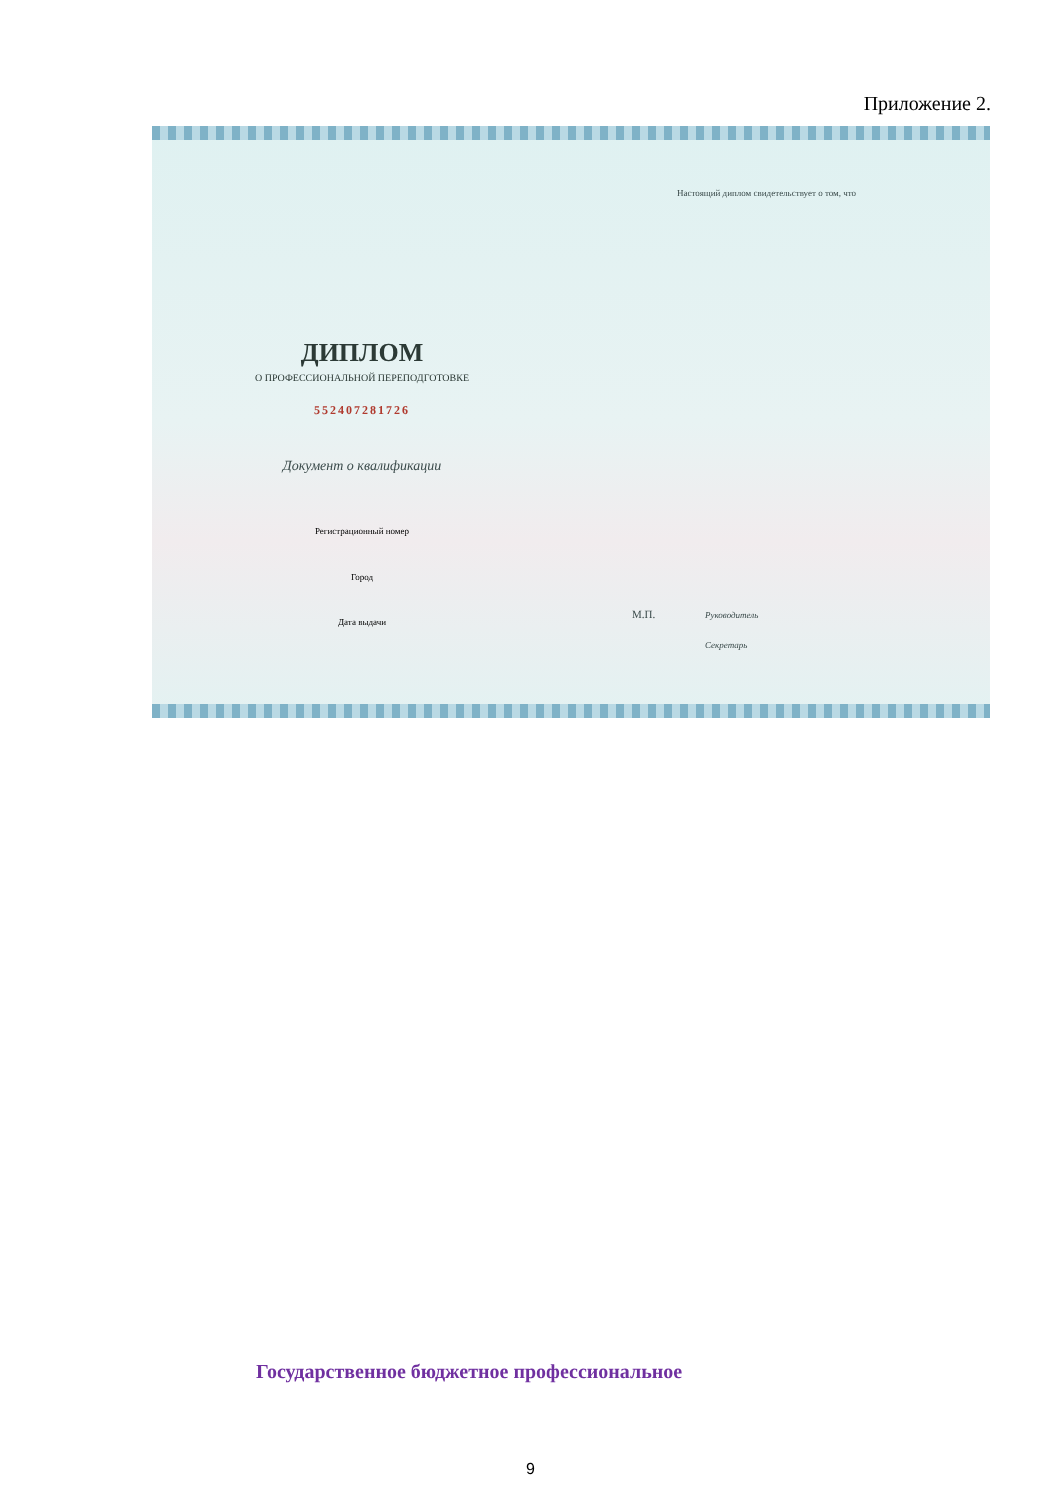Приложение 2.
Настоящий диплом свидетельствует о том, что
ДИПЛОМ
О ПРОФЕССИОНАЛЬНОЙ ПЕРЕПОДГОТОВКЕ
552407281726
Документ о квалификации
Регистрационный номер
Город
Дата выдачи
М.П. Руководитель
Секретарь
Государственное бюджетное профессиональное
9